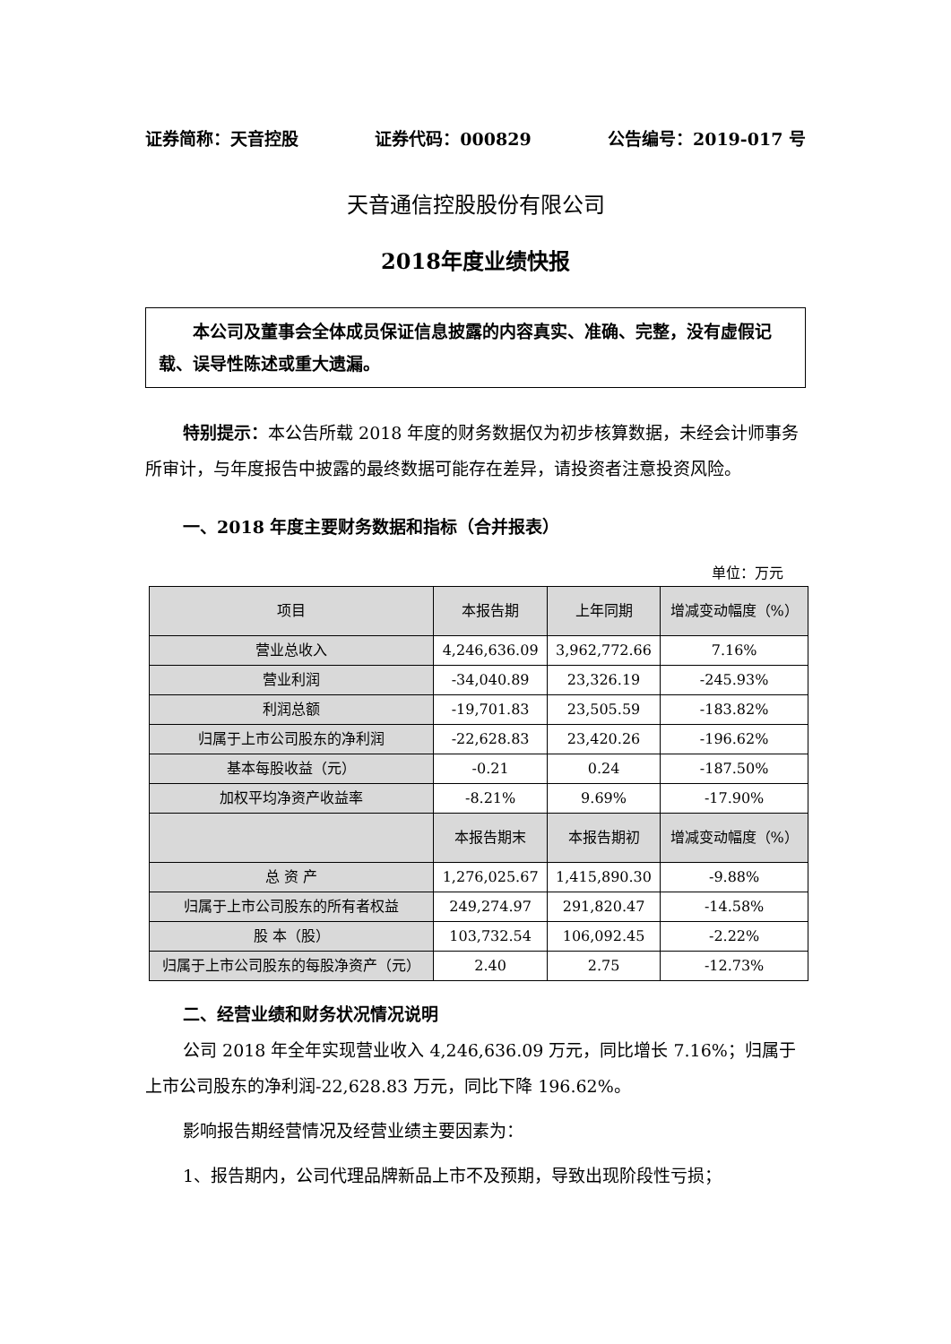证券简称：天音控股 证券代码：000829 公告编号：2019-017 号
天音通信控股股份有限公司
2018年度业绩快报
  本公司及董事会全体成员保证信息披露的内容真实、准确、完整，没有虚假记载、误导性陈述或重大遗漏。
特别提示：本公告所载 2018 年度的财务数据仅为初步核算数据，未经会计师事务所审计，与年度报告中披露的最终数据可能存在差异，请投资者注意投资风险。
一、2018 年度主要财务数据和指标（合并报表）
单位：万元
| 项目 | 本报告期 | 上年同期 | 增减变动幅度（%） |
| --- | --- | --- | --- |
| 营业总收入 | 4,246,636.09 | 3,962,772.66 | 7.16% |
| 营业利润 | -34,040.89 | 23,326.19 | -245.93% |
| 利润总额 | -19,701.83 | 23,505.59 | -183.82% |
| 归属于上市公司股东的净利润 | -22,628.83 | 23,420.26 | -196.62% |
| 基本每股收益（元） | -0.21 | 0.24 | -187.50% |
| 加权平均净资产收益率 | -8.21% | 9.69% | -17.90% |
| | 本报告期末 | 本报告期初 | 增减变动幅度（%） |
| 总 资 产 | 1,276,025.67 | 1,415,890.30 | -9.88% |
| 归属于上市公司股东的所有者权益 | 249,274.97 | 291,820.47 | -14.58% |
| 股 本（股） | 103,732.54 | 106,092.45 | -2.22% |
| 归属于上市公司股东的每股净资产（元） | 2.40 | 2.75 | -12.73% |
二、经营业绩和财务状况情况说明
公司 2018 年全年实现营业收入 4,246,636.09 万元，同比增长 7.16%；归属于上市公司股东的净利润-22,628.83 万元，同比下降 196.62%。
影响报告期经营情况及经营业绩主要因素为：
1、报告期内，公司代理品牌新品上市不及预期，导致出现阶段性亏损；